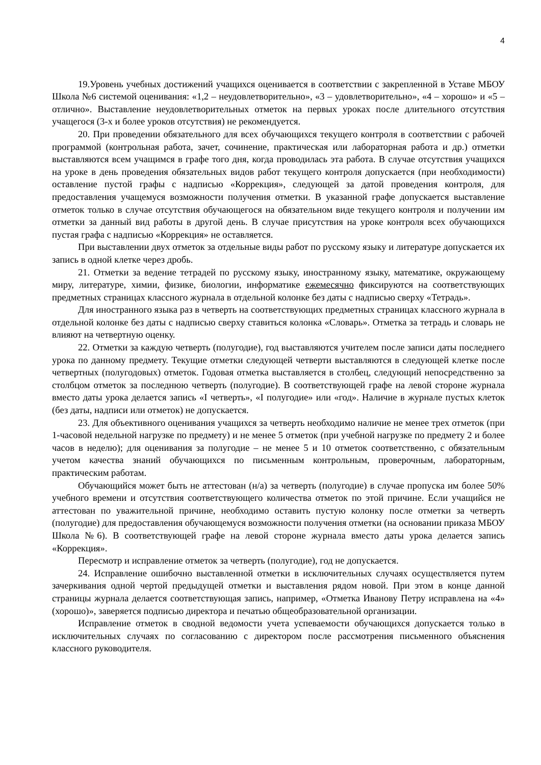4
19.Уровень учебных достижений учащихся оценивается в соответствии с закрепленной в Уставе МБОУ Школа №6 системой оценивания: «1,2 – неудовлетворительно», «3 – удовлетворительно», «4 – хорошо» и «5 – отлично». Выставление неудовлетворительных отметок на первых уроках после длительного отсутствия учащегося (3-х и более уроков отсутствия) не рекомендуется.
20. При проведении обязательного для всех обучающихся текущего контроля в соответствии с рабочей программой (контрольная работа, зачет, сочинение, практическая или лабораторная работа и др.) отметки выставляются всем учащимся в графе того дня, когда проводилась эта работа. В случае отсутствия учащихся на уроке в день проведения обязательных видов работ текущего контроля допускается (при необходимости) оставление пустой графы с надписью «Коррекция», следующей за датой проведения контроля, для предоставления учащемуся возможности получения отметки. В указанной графе допускается выставление отметок только в случае отсутствия обучающегося на обязательном виде текущего контроля и получении им отметки за данный вид работы в другой день. В случае присутствия на уроке контроля всех обучающихся пустая графа с надписью «Коррекция» не оставляется.
При выставлении двух отметок за отдельные виды работ по русскому языку и литературе допускается их запись в одной клетке через дробь.
21. Отметки за ведение тетрадей по русскому языку, иностранному языку, математике, окружающему миру, литературе, химии, физике, биологии, информатике ежемесячно фиксируются на соответствующих предметных страницах классного журнала в отдельной колонке без даты с надписью сверху «Тетрадь».
Для иностранного языка раз в четверть на соответствующих предметных страницах классного журнала в отдельной колонке без даты с надписью сверху ставиться колонка «Словарь». Отметка за тетрадь и словарь не влияют на четвертную оценку.
22. Отметки за каждую четверть (полугодие), год выставляются учителем после записи даты последнего урока по данному предмету. Текущие отметки следующей четверти выставляются в следующей клетке после четвертных (полугодовых) отметок. Годовая отметка выставляется в столбец, следующий непосредственно за столбцом отметок за последнюю четверть (полугодие). В соответствующей графе на левой стороне журнала вместо даты урока делается запись «I четверть», «I полугодие» или «год». Наличие в журнале пустых клеток (без даты, надписи или отметок) не допускается.
23. Для объективного оценивания учащихся за четверть необходимо наличие не менее трех отметок (при 1-часовой недельной нагрузке по предмету) и не менее 5 отметок (при учебной нагрузке по предмету 2 и более часов в неделю); для оценивания за полугодие – не менее 5 и 10 отметок соответственно, с обязательным учетом качества знаний обучающихся по письменным контрольным, проверочным, лабораторным, практическим работам.
Обучающийся может быть не аттестован (н/а) за четверть (полугодие) в случае пропуска им более 50% учебного времени и отсутствия соответствующего количества отметок по этой причине. Если учащийся не аттестован по уважительной причине, необходимо оставить пустую колонку после отметки за четверть (полугодие) для предоставления обучающемуся возможности получения отметки (на основании приказа МБОУ Школа №6). В соответствующей графе на левой стороне журнала вместо даты урока делается запись «Коррекция».
Пересмотр и исправление отметок за четверть (полугодие), год не допускается.
24. Исправление ошибочно выставленной отметки в исключительных случаях осуществляется путем зачеркивания одной чертой предыдущей отметки и выставления рядом новой. При этом в конце данной страницы журнала делается соответствующая запись, например, «Отметка Иванову Петру исправлена на «4» (хорошо)», заверяется подписью директора и печатью общеобразовательной организации.
Исправление отметок в сводной ведомости учета успеваемости обучающихся допускается только в исключительных случаях по согласованию с директором после рассмотрения письменного объяснения классного руководителя.